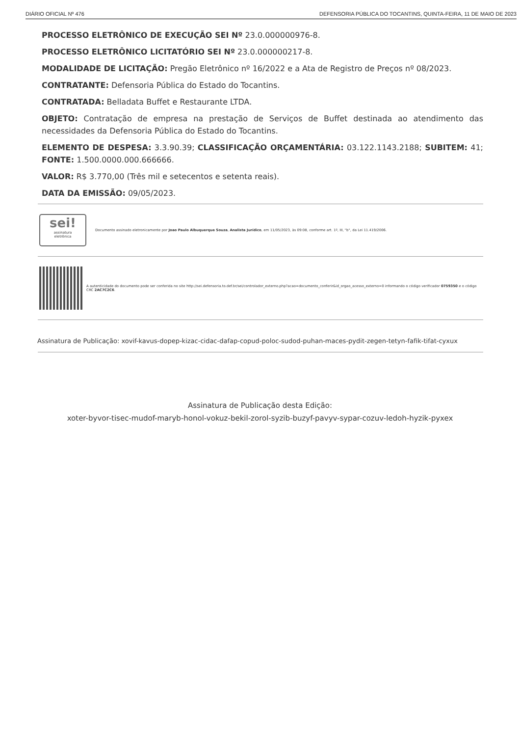DIÁRIO OFICIAL Nº 476 DEFENSORIA PÚBLICA DO TOCANTINS, QUINTA-FEIRA, 11 DE MAIO DE 2023
PROCESSO ELETRÔNICO DE EXECUÇÃO SEI Nº 23.0.000000976-8.
PROCESSO ELETRÔNICO LICITATÓRIO SEI Nº 23.0.000000217-8.
MODALIDADE DE LICITAÇÃO: Pregão Eletrônico nº 16/2022 e a Ata de Registro de Preços nº 08/2023.
CONTRATANTE: Defensoria Pública do Estado do Tocantins.
CONTRATADA: Belladata Buffet e Restaurante LTDA.
OBJETO: Contratação de empresa na prestação de Serviços de Buffet destinada ao atendimento das necessidades da Defensoria Pública do Estado do Tocantins.
ELEMENTO DE DESPESA: 3.3.90.39; CLASSIFICAÇÃO ORÇAMENTÁRIA: 03.122.1143.2188; SUBITEM: 41; FONTE: 1.500.0000.000.666666.
VALOR: R$ 3.770,00 (Três mil e setecentos e setenta reais).
DATA DA EMISSÃO: 09/05/2023.
sei!
assinatura
eletrônica
Documento assinado eletronicamente por Joao Paulo Albuquerque Souza, Analista Jurídico, em 11/05/2023, às 09:08, conforme art. 1º, III, "b", da Lei 11.419/2006.
A autenticidade do documento pode ser conferida no site http://sei.defensoria.to.def.br/sei/controlador_externo.php?acao=documento_conferir&id_orgao_acesso_externo=0 informando o código verificador 0759350 e o código CRC 2AC7C2C6.
Assinatura de Publicação: xovif-kavus-dopep-kizac-cidac-dafap-copud-poloc-sudod-puhan-maces-pydit-zegen-tetyn-fafik-tifat-cyxux
Assinatura de Publicação desta Edição:
xoter-byvor-tisec-mudof-maryb-honol-vokuz-bekil-zorol-syzib-buzyf-pavyv-sypar-cozuv-ledoh-hyzik-pyxex